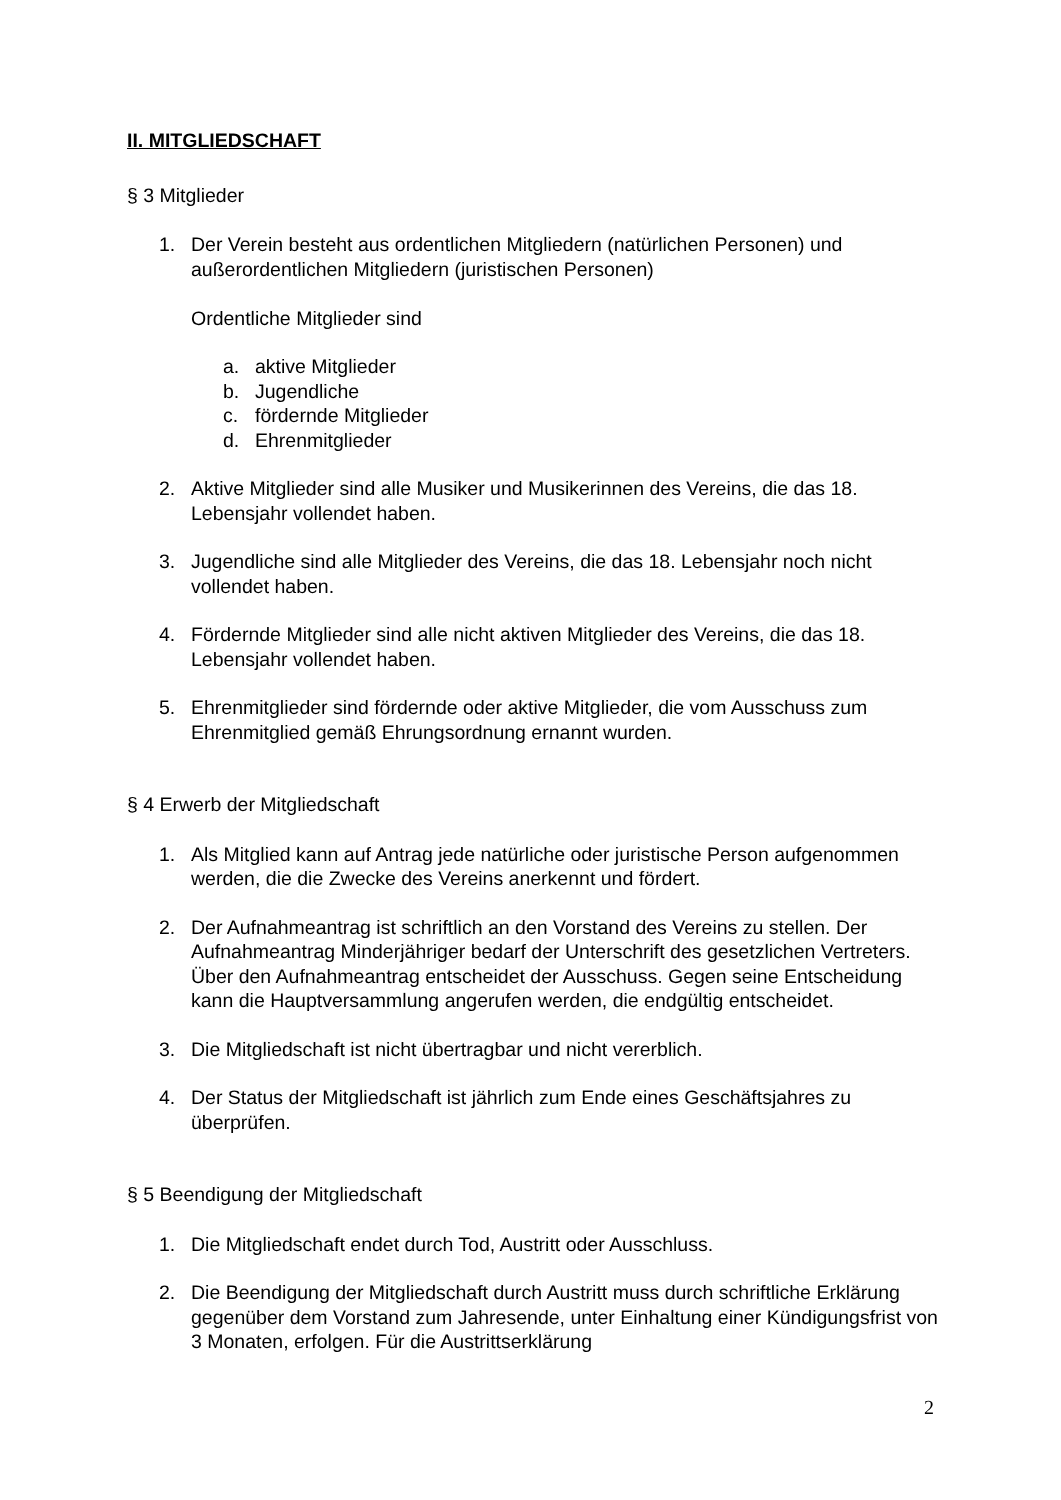II. MITGLIEDSCHAFT
§ 3 Mitglieder
1. Der Verein besteht aus ordentlichen Mitgliedern (natürlichen Personen) und außerordentlichen Mitgliedern (juristischen Personen)
Ordentliche Mitglieder sind
a. aktive Mitglieder
b. Jugendliche
c. fördernde Mitglieder
d. Ehrenmitglieder
2. Aktive Mitglieder sind alle Musiker und Musikerinnen des Vereins, die das 18. Lebensjahr vollendet haben.
3. Jugendliche sind alle Mitglieder des Vereins, die das 18. Lebensjahr noch nicht vollendet haben.
4. Fördernde Mitglieder sind alle nicht aktiven Mitglieder des Vereins, die das 18. Lebensjahr vollendet haben.
5. Ehrenmitglieder sind fördernde oder aktive Mitglieder, die vom Ausschuss zum Ehrenmitglied gemäß Ehrungsordnung ernannt wurden.
§ 4 Erwerb der Mitgliedschaft
1. Als Mitglied kann auf Antrag jede natürliche oder juristische Person aufgenommen werden, die die Zwecke des Vereins anerkennt und fördert.
2. Der Aufnahmeantrag ist schriftlich an den Vorstand des Vereins zu stellen. Der Aufnahmeantrag Minderjähriger bedarf der Unterschrift des gesetzlichen Vertreters. Über den Aufnahmeantrag entscheidet der Ausschuss. Gegen seine Entscheidung kann die Hauptversammlung angerufen werden, die endgültig entscheidet.
3. Die Mitgliedschaft ist nicht übertragbar und nicht vererblich.
4. Der Status der Mitgliedschaft ist jährlich zum Ende eines Geschäftsjahres zu überprüfen.
§ 5 Beendigung der Mitgliedschaft
1. Die Mitgliedschaft endet durch Tod, Austritt oder Ausschluss.
2. Die Beendigung der Mitgliedschaft durch Austritt muss durch schriftliche Erklärung gegenüber dem Vorstand zum Jahresende, unter Einhaltung einer Kündigungsfrist von 3 Monaten, erfolgen. Für die Austrittserklärung
2